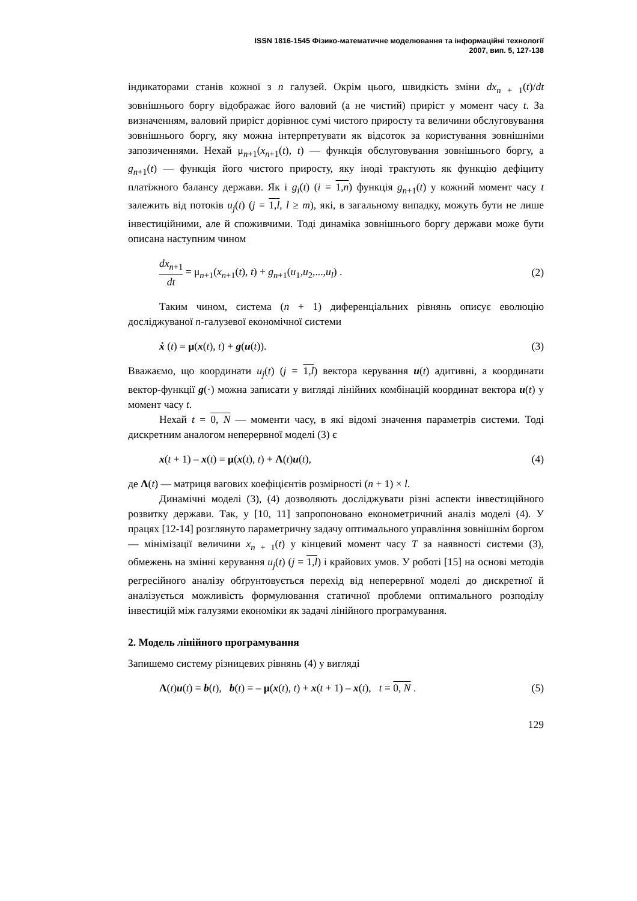ISSN 1816-1545 Фізико-математичне моделювання та інформаційні технології
2007, вип. 5, 127-138
індикаторами станів кожної з n галузей. Окрім цього, швидкість зміни dx<sub>n + 1</sub>(t)/dt зовнішнього боргу відображає його валовий (а не чистий) приріст у момент часу t. За визначенням, валовий приріст дорівнює сумі чистого приросту та величини обслуговування зовнішнього боргу, яку можна інтерпретувати як відсоток за користування зовнішніми запозиченнями. Нехай μ<sub>n+1</sub>(x<sub>n+1</sub>(t), t) — функція обслуговування зовнішнього боргу, а g<sub>n+1</sub>(t) — функція його чистого приросту, яку іноді трактують як функцію дефіциту платіжного балансу держави. Як і g<sub>i</sub>(t) (i = 1,n) функція g<sub>n+1</sub>(t) у кожний момент часу t залежить від потоків u<sub>j</sub>(t) (j = 1,l, l ≥ m), які, в загальному випадку, можуть бути не лише інвестиційними, але й споживчими. Тоді динаміка зовнішнього боргу держави може бути описана наступним чином
dx<sub>n+1</sub> dt = μ<sub>n+1</sub>(x<sub>n+1</sub>(t), t) + g<sub>n+1</sub>(u<sub>1</sub>,u<sub>2</sub>,...,u<sub>l</sub>) . (2)
Таким чином, система (n + 1) диференціальних рівнянь описує еволюцію досліджуваної n-галузевої економічної системи
ẋ (t) = μ(x(t), t) + g(u(t)). (3)
Вважаємо, що координати u<sub>j</sub>(t) (j = 1,l) вектора керування u(t) адитивні, а координати вектор-функції g(·) можна записати у вигляді лінійних комбінацій координат вектора u(t) у момент часу t.
Нехай t = 0, N — моменти часу, в які відомі значення параметрів системи. Тоді дискретним аналогом неперервної моделі (3) є
x(t + 1) – x(t) = μ(x(t), t) + Λ(t)u(t), (4)
де Λ(t) — матриця вагових коефіцієнтів розмірності (n + 1) × l.
Динамічні моделі (3), (4) дозволяють досліджувати різні аспекти інвестиційного розвитку держави. Так, у [10, 11] запропоновано економетричний аналіз моделі (4). У працях [12-14] розглянуто параметричну задачу оптимального управління зовнішнім боргом — мінімізації величини x<sub>n + 1</sub>(t) у кінцевий момент часу T за наявності системи (3), обмежень на змінні керування u<sub>j</sub>(t) (j = 1,l) і крайових умов. У роботі [15] на основі методів регресійного аналізу обґрунтовується перехід від неперервної моделі до дискретної й аналізується можливість формулювання статичної проблеми оптимального розподілу інвестицій між галузями економіки як задачі лінійного програмування.
2. Модель лінійного програмування
Запишемо систему різницевих рівнянь (4) у вигляді
Λ(t)u(t) = b(t), b(t) = – μ(x(t), t) + x(t + 1) – x(t), t = 0, N . (5)
129